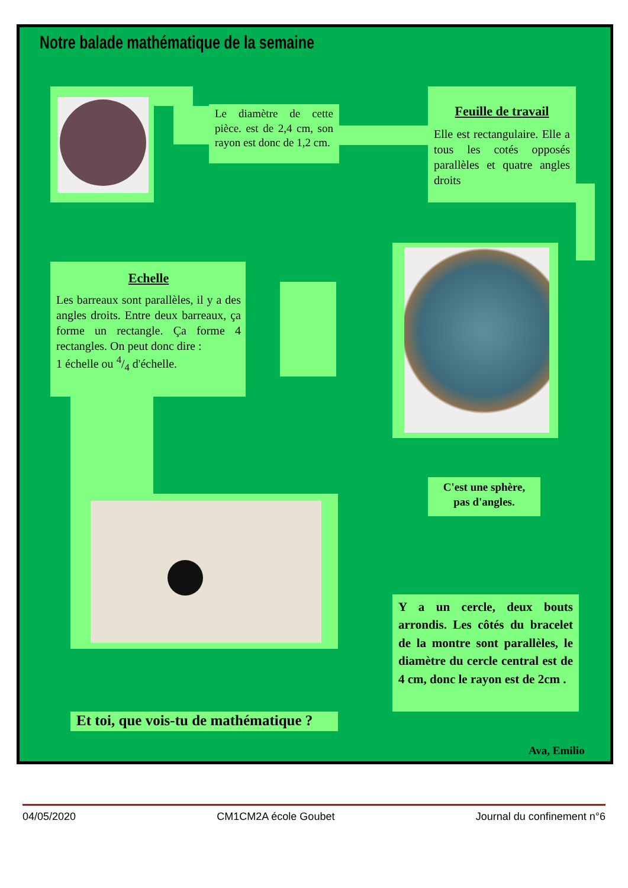Notre balade mathématique de la semaine
Le diamètre de cette pièce. est de 2,4 cm, son rayon est donc de 1,2 cm.
Feuille de travail
Elle est rectangulaire. Elle a tous les cotés opposés parallèles et quatre angles droits
Echelle
Les barreaux sont parallèles, il y a des angles droits. Entre deux barreaux, ça forme un rectangle. Ça forme 4 rectangles. On peut donc dire :
1 échelle ou 4/4 d'échelle.
C'est une sphère, pas d'angles.
Y a un cercle, deux bouts arrondis. Les côtés du bracelet de la montre sont parallèles, le diamètre du cercle central est de 4 cm, donc le rayon est de 2cm .
Et toi, que vois-tu de mathématique ?
Ava, Emilio
04/05/2020 CM1CM2A école Goubet Journal du confinement n°6